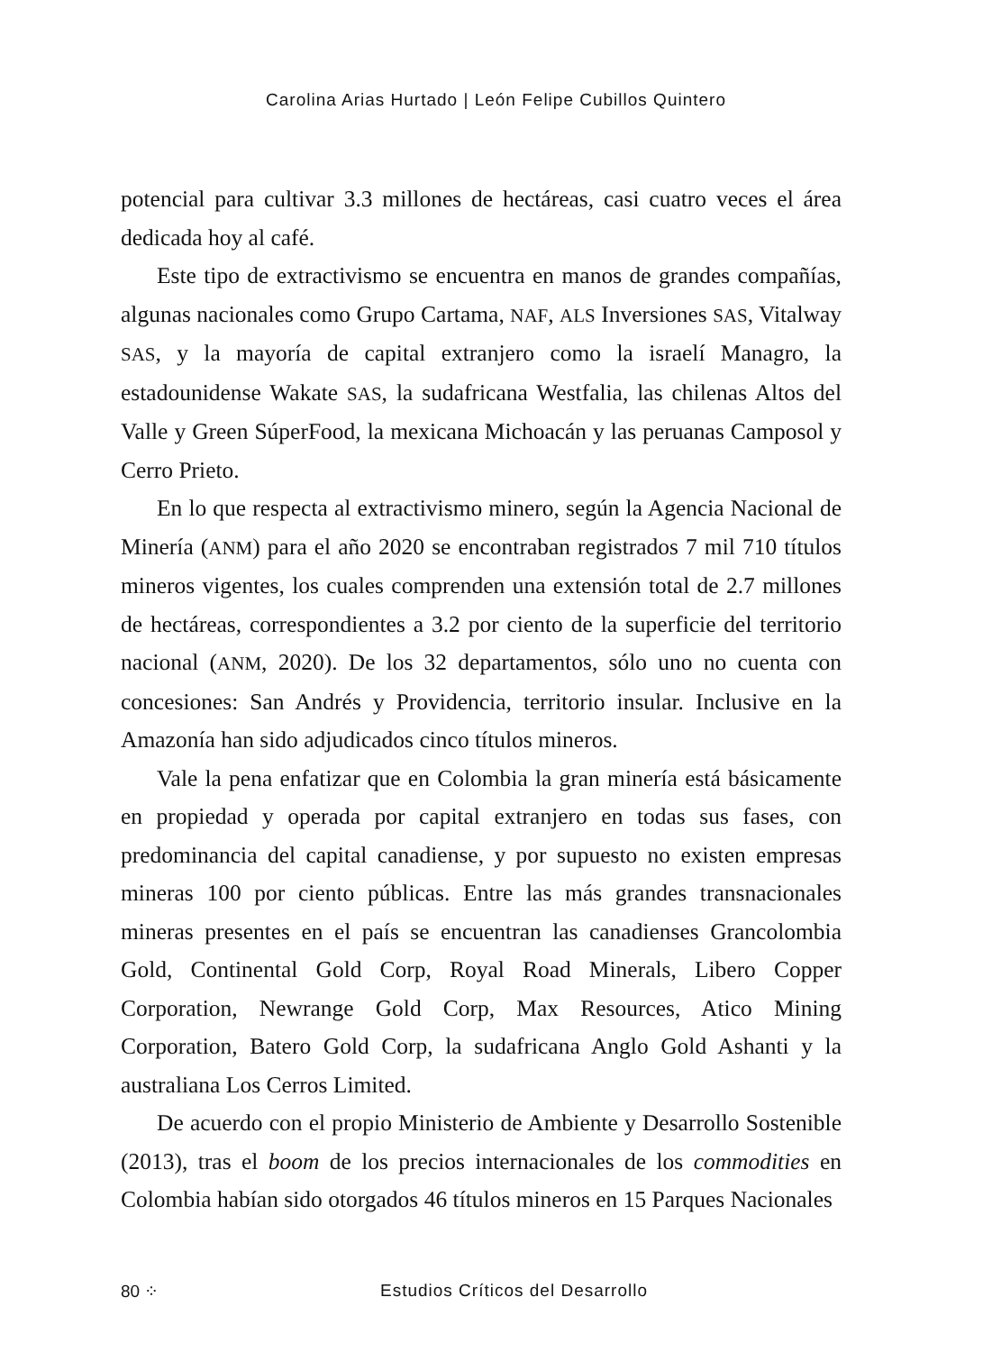Carolina Arias Hurtado | León Felipe Cubillos Quintero
potencial para cultivar 3.3 millones de hectáreas, casi cuatro veces el área dedicada hoy al café.
Este tipo de extractivismo se encuentra en manos de grandes compañías, algunas nacionales como Grupo Cartama, NAF, ALS Inversiones SAS, Vitalway SAS, y la mayoría de capital extranjero como la israelí Managro, la estadounidense Wakate SAS, la sudafricana Westfalia, las chilenas Altos del Valle y Green SúperFood, la mexicana Michoacán y las peruanas Camposol y Cerro Prieto.
En lo que respecta al extractivismo minero, según la Agencia Nacional de Minería (ANM) para el año 2020 se encontraban registrados 7 mil 710 títulos mineros vigentes, los cuales comprenden una extensión total de 2.7 millones de hectáreas, correspondientes a 3.2 por ciento de la superficie del territorio nacional (ANM, 2020). De los 32 departamentos, sólo uno no cuenta con concesiones: San Andrés y Providencia, territorio insular. Inclusive en la Amazonía han sido adjudicados cinco títulos mineros.
Vale la pena enfatizar que en Colombia la gran minería está básicamente en propiedad y operada por capital extranjero en todas sus fases, con predominancia del capital canadiense, y por supuesto no existen empresas mineras 100 por ciento públicas. Entre las más grandes transnacionales mineras presentes en el país se encuentran las canadienses Grancolombia Gold, Continental Gold Corp, Royal Road Minerals, Libero Copper Corporation, Newrange Gold Corp, Max Resources, Atico Mining Corporation, Batero Gold Corp, la sudafricana Anglo Gold Ashanti y la australiana Los Cerros Limited.
De acuerdo con el propio Ministerio de Ambiente y Desarrollo Sostenible (2013), tras el boom de los precios internacionales de los commodities en Colombia habían sido otorgados 46 títulos mineros en 15 Parques Nacionales
80 ⁘
Estudios Críticos del Desarrollo